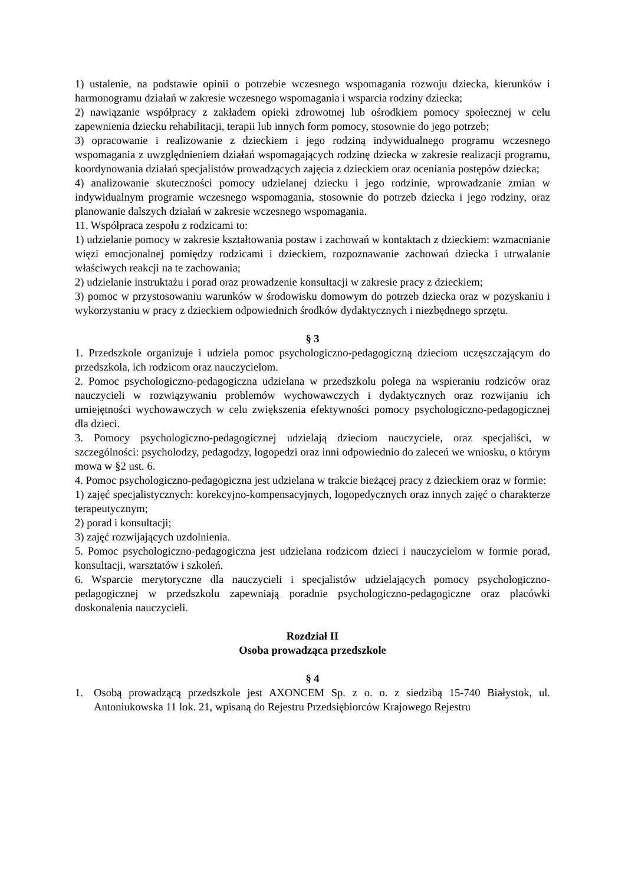1) ustalenie, na podstawie opinii o potrzebie wczesnego wspomagania rozwoju dziecka, kierunków i harmonogramu działań w zakresie wczesnego wspomagania i wsparcia rodziny dziecka;
2) nawiązanie współpracy z zakładem opieki zdrowotnej lub ośrodkiem pomocy społecznej w celu zapewnienia dziecku rehabilitacji, terapii lub innych form pomocy, stosownie do jego potrzeb;
3) opracowanie i realizowanie z dzieckiem i jego rodziną indywidualnego programu wczesnego wspomagania z uwzględnieniem działań wspomagających rodzinę dziecka w zakresie realizacji programu, koordynowania działań specjalistów prowadzących zajęcia z dzieckiem oraz oceniania postępów dziecka;
4) analizowanie skuteczności pomocy udzielanej dziecku i jego rodzinie, wprowadzanie zmian w indywidualnym programie wczesnego wspomagania, stosownie do potrzeb dziecka i jego rodziny, oraz planowanie dalszych działań w zakresie wczesnego wspomagania.
11. Współpraca zespołu z rodzicami to:
1) udzielanie pomocy w zakresie kształtowania postaw i zachowań w kontaktach z dzieckiem: wzmacnianie więzi emocjonalnej pomiędzy rodzicami i dzieckiem, rozpoznawanie zachowań dziecka i utrwalanie właściwych reakcji na te zachowania;
2) udzielanie instruktażu i porad oraz prowadzenie konsultacji w zakresie pracy z dzieckiem;
3) pomoc w przystosowaniu warunków w środowisku domowym do potrzeb dziecka oraz w pozyskaniu i wykorzystaniu w pracy z dzieckiem odpowiednich środków dydaktycznych i niezbędnego sprzętu.
§ 3
1. Przedszkole organizuje i udziela pomoc psychologiczno-pedagogiczną dzieciom uczęszczającym do przedszkola, ich rodzicom oraz nauczycielom.
2. Pomoc psychologiczno-pedagogiczna udzielana w przedszkolu polega na wspieraniu rodziców oraz nauczycieli w rozwiązywaniu problemów wychowawczych i dydaktycznych oraz rozwijaniu ich umiejętności wychowawczych w celu zwiększenia efektywności pomocy psychologiczno-pedagogicznej dla dzieci.
3. Pomocy psychologiczno-pedagogicznej udzielają dzieciom nauczyciele, oraz specjaliści, w szczególności: psycholodzy, pedagodzy, logopedzi oraz inni odpowiednio do zaleceń we wniosku, o którym mowa w §2 ust. 6.
4. Pomoc psychologiczno-pedagogiczna jest udzielana w trakcie bieżącej pracy z dzieckiem oraz w formie:
1) zajęć specjalistycznych: korekcyjno-kompensacyjnych, logopedycznych oraz innych zajęć o charakterze terapeutycznym;
2) porad i konsultacji;
3) zajęć rozwijających uzdolnienia.
5. Pomoc psychologiczno-pedagogiczna jest udzielana rodzicom dzieci i nauczycielom w formie porad, konsultacji, warsztatów i szkoleń.
6. Wsparcie merytoryczne dla nauczycieli i specjalistów udzielających pomocy psychologiczno-pedagogicznej w przedszkolu zapewniają poradnie psychologiczno-pedagogiczne oraz placówki doskonalenia nauczycieli.
Rozdział II
Osoba prowadząca przedszkole
§ 4
1. Osobą prowadzącą przedszkole jest AXONCEM Sp. z o. o. z siedzibą 15-740 Białystok, ul. Antoniukowska 11 lok. 21, wpisaną do Rejestru Przedsiębiorców Krajowego Rejestru